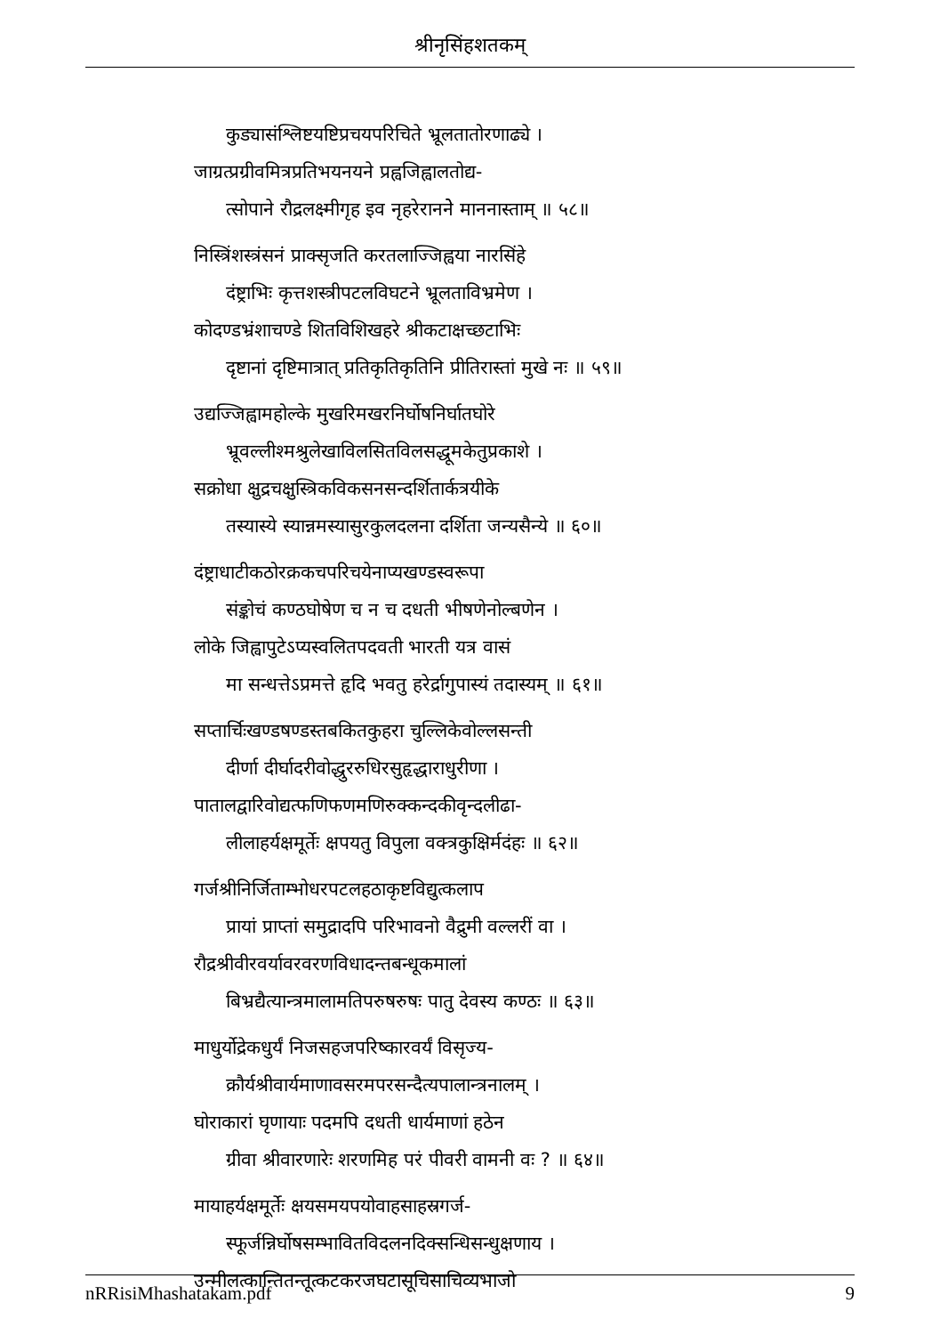श्रीनृसिंहशतकम्
कुड्यासंश्लिष्टयष्टिप्रचयपरिचिते भ्रूलतातोरणाढ्ये ।
जाग्रत्प्रग्रीवमित्रप्रतिभयनयने प्रह्वजिह्वालतोद्य-
त्सोपाने रौद्रलक्ष्मीगृह इव नृहरेराननेे माननास्ताम् ॥ ५८॥
निस्त्रिंशस्त्रंसनं प्राक्सृजति करतलाज्जिह्वया नारसिंहे
दंष्ट्राभिः कृत्तशस्त्रीपटलविघटने भ्रूलताविभ्रमेण ।
कोदण्डभ्रंशाचण्डे शितविशिखहरे श्रीकटाक्षच्छटाभिः
दृष्टानां दृष्टिमात्रात् प्रतिकृतिकृतिनि प्रीतिरास्तां मुखे नः ॥ ५९॥
उद्यज्जिह्वामहोल्के मुखरिमखरनिर्घोषनिर्घातघोरे
भ्रूवल्लीश्मश्रुलेखाविलसितविलसद्धूमकेतुप्रकाशे ।
सक्रोधा क्षुद्रचक्षुस्त्रिकविकसनसन्दर्शितार्कत्रयीके
तस्यास्ये स्यान्नमस्यासुरकुलदलना दर्शिता जन्यसैन्ये ॥ ६०॥
दंष्ट्राधाटीकठोरक्रकचपरिचयेनाप्यखण्डस्वरूपा
संङ्कोचं कण्ठघोषेण च न च दधती भीषणेनोल्बणेन ।
लोके जिह्वापुटेऽप्यस्वलितपदवती भारती यत्र वासं
मा सन्धत्तेऽप्रमत्ते हृदि भवतु हरेर्द्रागुपास्यं तदास्यम् ॥ ६१॥
सप्तार्चिःखण्डषण्डस्तबकितकुहरा चुल्लिकेवोल्लसन्ती
दीर्णा दीर्घादरीवोद्धुररुधिरसुहृद्धाराधुरीणा ।
पातालद्वारिवोद्यत्फणिफणमणिरुक्कन्दकीवृन्दलीढा-
लीलाहर्यक्षमूर्तेः क्षपयतु विपुला वक्त्रकुक्षिर्मदंहः ॥ ६२॥
गर्जश्रीनिर्जिताम्भोधरपटलहठाकृष्टविद्युत्कलाप
प्रायां प्राप्तां समुद्रादपि परिभावनो वैद्रुमी वल्लरीं वा ।
रौद्रश्रीवीरवर्यावरवरणविधादन्तबन्धूकमालां
बिभ्रद्यैत्यान्त्रमालामतिपरुषरुषः पातु देवस्य कण्ठः ॥ ६३॥
माधुर्योद्रेकधुर्यं निजसहजपरिष्कारवर्यं विसृज्य-
क्रौर्यश्रीवार्यमाणावसरमपरसन्दैत्यपालान्त्रनालम् ।
घोराकारां घृणायाः पदमपि दधती धार्यमाणां हठेन
ग्रीवा श्रीवारणारेः शरणमिह परं पीवरी वामनी वः ? ॥ ६४॥
मायाहर्यक्षमूर्तेः क्षयसमयपयोवाहसाहस्रगर्ज-
स्फूर्जन्निर्घोषसम्भावितविदलनदिक्सन्धिसन्धुक्षणाय ।
उन्मीलत्कान्तितन्तूत्कटकरजघटासूचिसाचिव्यभाजो
nRRisiMhashatakam.pdf 9